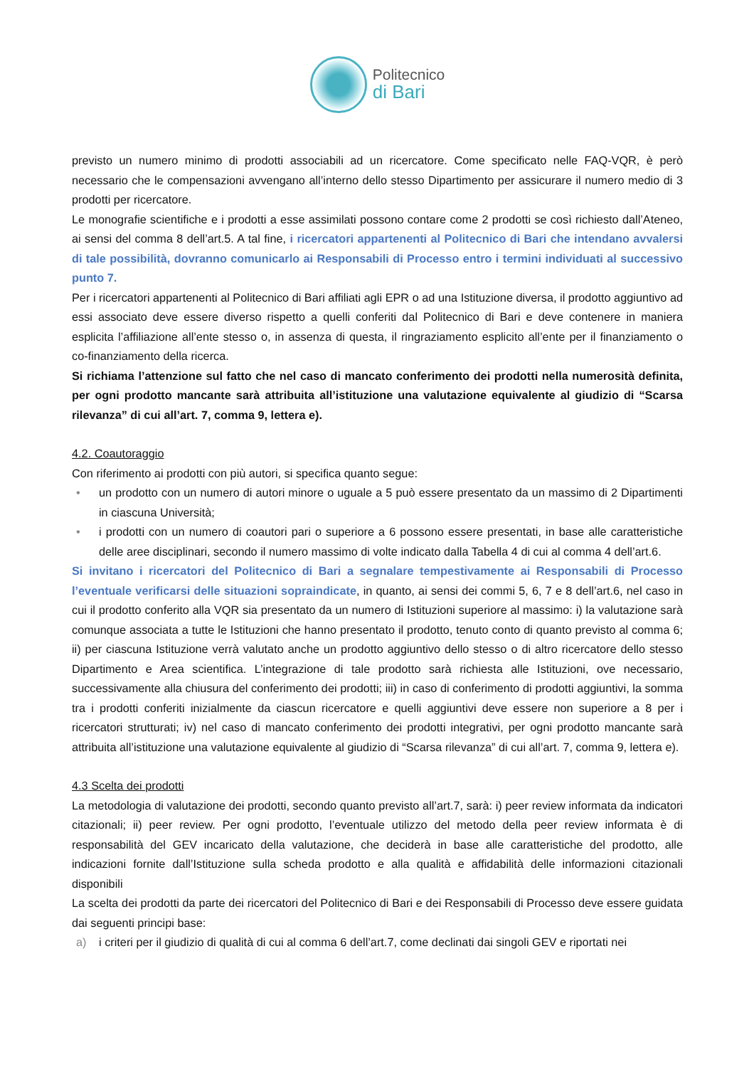Politecnico
di Bari
previsto un numero minimo di prodotti associabili ad un ricercatore. Come specificato nelle FAQ-VQR, è però necessario che le compensazioni avvengano all’interno dello stesso Dipartimento per assicurare il numero medio di 3 prodotti per ricercatore.
Le monografie scientifiche e i prodotti a esse assimilati possono contare come 2 prodotti se così richiesto dall’Ateneo, ai sensi del comma 8 dell’art.5. A tal fine, i ricercatori appartenenti al Politecnico di Bari che intendano avvalersi di tale possibilità, dovranno comunicarlo ai Responsabili di Processo entro i termini individuati al successivo punto 7.
Per i ricercatori appartenenti al Politecnico di Bari affiliati agli EPR o ad una Istituzione diversa, il prodotto aggiuntivo ad essi associato deve essere diverso rispetto a quelli conferiti dal Politecnico di Bari e deve contenere in maniera esplicita l’affiliazione all’ente stesso o, in assenza di questa, il ringraziamento esplicito all’ente per il finanziamento o co-finanziamento della ricerca.
Si richiama l’attenzione sul fatto che nel caso di mancato conferimento dei prodotti nella numerosità definita, per ogni prodotto mancante sarà attribuita all’istituzione una valutazione equivalente al giudizio di “Scarsa rilevanza” di cui all’art. 7, comma 9, lettera e).
4.2. Coautoraggio
Con riferimento ai prodotti con più autori, si specifica quanto segue:
• un prodotto con un numero di autori minore o uguale a 5 può essere presentato da un massimo di 2 Dipartimenti in ciascuna Università;
• i prodotti con un numero di coautori pari o superiore a 6 possono essere presentati, in base alle caratteristiche delle aree disciplinari, secondo il numero massimo di volte indicato dalla Tabella 4 di cui al comma 4 dell’art.6.
Si invitano i ricercatori del Politecnico di Bari a segnalare tempestivamente ai Responsabili di Processo l’eventuale verificarsi delle situazioni sopraindicate, in quanto, ai sensi dei commi 5, 6, 7 e 8 dell’art.6, nel caso in cui il prodotto conferito alla VQR sia presentato da un numero di Istituzioni superiore al massimo: i) la valutazione sarà comunque associata a tutte le Istituzioni che hanno presentato il prodotto, tenuto conto di quanto previsto al comma 6; ii) per ciascuna Istituzione verrà valutato anche un prodotto aggiuntivo dello stesso o di altro ricercatore dello stesso Dipartimento e Area scientifica. L’integrazione di tale prodotto sarà richiesta alle Istituzioni, ove necessario, successivamente alla chiusura del conferimento dei prodotti; iii) in caso di conferimento di prodotti aggiuntivi, la somma tra i prodotti conferiti inizialmente da ciascun ricercatore e quelli aggiuntivi deve essere non superiore a 8 per i ricercatori strutturati; iv) nel caso di mancato conferimento dei prodotti integrativi, per ogni prodotto mancante sarà attribuita all’istituzione una valutazione equivalente al giudizio di “Scarsa rilevanza” di cui all’art. 7, comma 9, lettera e).
4.3 Scelta dei prodotti
La metodologia di valutazione dei prodotti, secondo quanto previsto all’art.7, sarà: i) peer review informata da indicatori citazionali; ii) peer review. Per ogni prodotto, l’eventuale utilizzo del metodo della peer review informata è di responsabilità del GEV incaricato della valutazione, che deciderà in base alle caratteristiche del prodotto, alle indicazioni fornite dall’Istituzione sulla scheda prodotto e alla qualità e affidabilità delle informazioni citazionali disponibili
La scelta dei prodotti da parte dei ricercatori del Politecnico di Bari e dei Responsabili di Processo deve essere guidata dai seguenti principi base:
a) i criteri per il giudizio di qualità di cui al comma 6 dell’art.7, come declinati dai singoli GEV e riportati nei